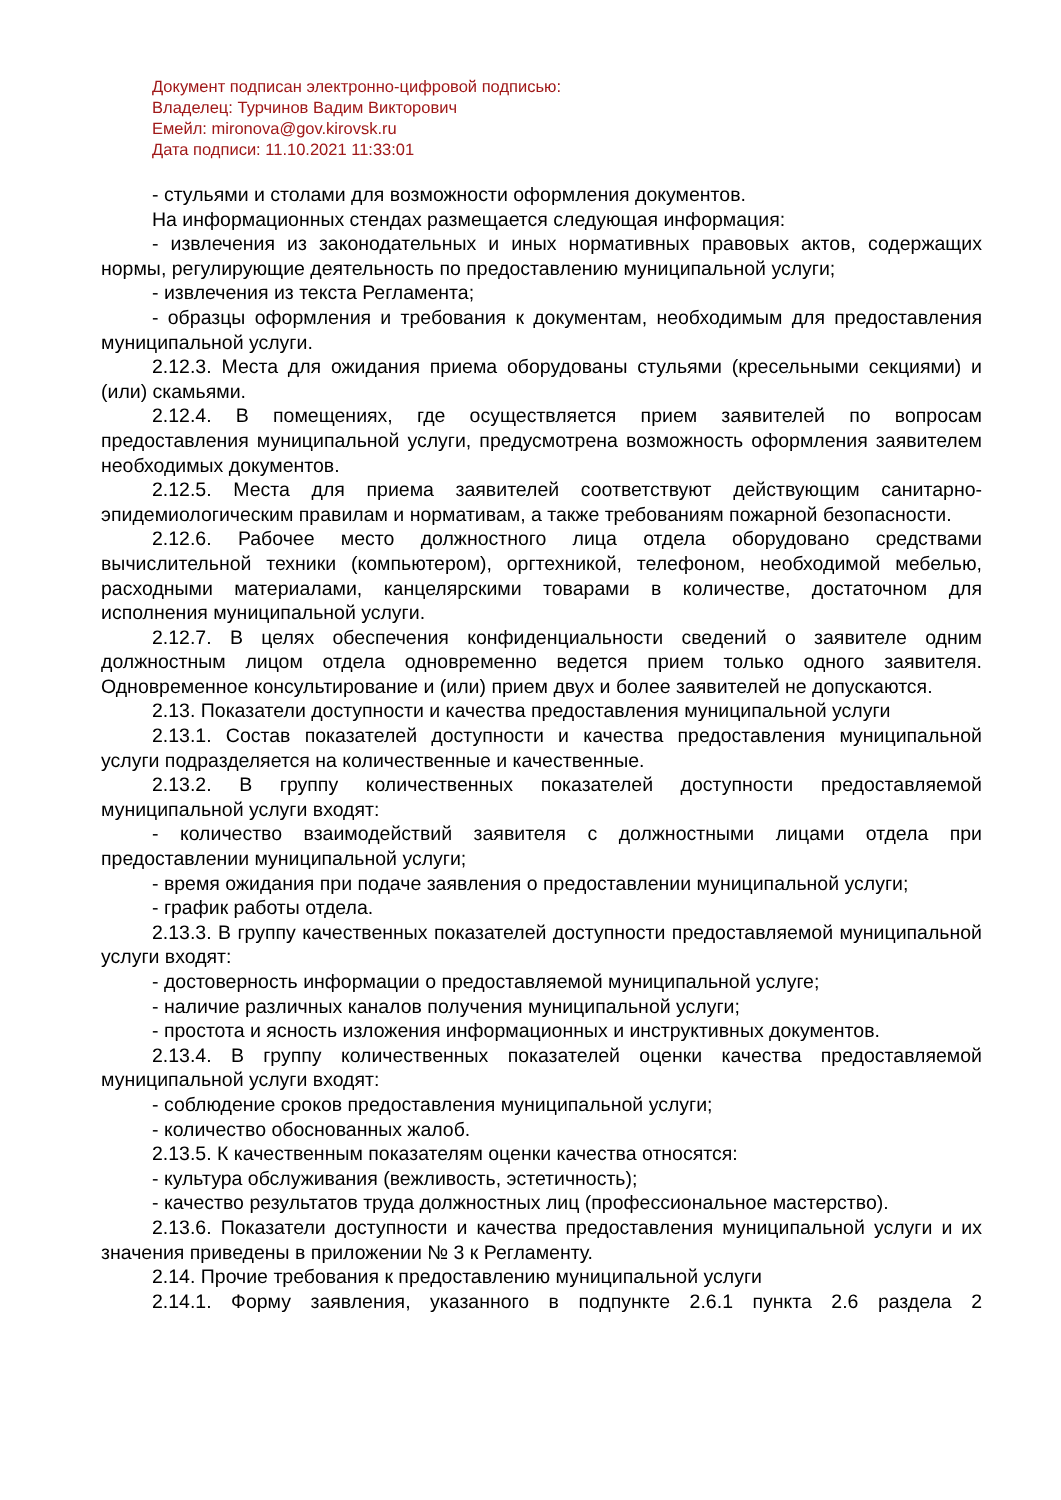Документ подписан электронно-цифровой подписью:
Владелец: Турчинов Вадим Викторович
Емейл: mironova@gov.kirovsk.ru
Дата подписи: 11.10.2021 11:33:01
- стульями и столами для возможности оформления документов.
На информационных стендах размещается следующая информация:
- извлечения из законодательных и иных нормативных правовых актов, содержащих нормы, регулирующие деятельность по предоставлению муниципальной услуги;
- извлечения из текста Регламента;
- образцы оформления и требования к документам, необходимым для предоставления муниципальной услуги.
2.12.3. Места для ожидания приема оборудованы стульями (кресельными секциями) и (или) скамьями.
2.12.4. В помещениях, где осуществляется прием заявителей по вопросам предоставления муниципальной услуги, предусмотрена возможность оформления заявителем необходимых документов.
2.12.5. Места для приема заявителей соответствуют действующим санитарно-эпидемиологическим правилам и нормативам, а также требованиям пожарной безопасности.
2.12.6. Рабочее место должностного лица отдела оборудовано средствами вычислительной техники (компьютером), оргтехникой, телефоном, необходимой мебелью, расходными материалами, канцелярскими товарами в количестве, достаточном для исполнения муниципальной услуги.
2.12.7. В целях обеспечения конфиденциальности сведений о заявителе одним должностным лицом отдела одновременно ведется прием только одного заявителя. Одновременное консультирование и (или) прием двух и более заявителей не допускаются.
2.13. Показатели доступности и качества предоставления муниципальной услуги
2.13.1. Состав показателей доступности и качества предоставления муниципальной услуги подразделяется на количественные и качественные.
2.13.2. В группу количественных показателей доступности предоставляемой муниципальной услуги входят:
- количество взаимодействий заявителя с должностными лицами отдела при предоставлении муниципальной услуги;
- время ожидания при подаче заявления о предоставлении муниципальной услуги;
- график работы отдела.
2.13.3. В группу качественных показателей доступности предоставляемой муниципальной услуги входят:
- достоверность информации о предоставляемой муниципальной услуге;
- наличие различных каналов получения муниципальной услуги;
- простота и ясность изложения информационных и инструктивных документов.
2.13.4. В группу количественных показателей оценки качества предоставляемой муниципальной услуги входят:
- соблюдение сроков предоставления муниципальной услуги;
- количество обоснованных жалоб.
2.13.5. К качественным показателям оценки качества относятся:
- культура обслуживания (вежливость, эстетичность);
- качество результатов труда должностных лиц (профессиональное мастерство).
2.13.6. Показатели доступности и качества предоставления муниципальной услуги и их значения приведены в приложении № 3 к Регламенту.
2.14. Прочие требования к предоставлению муниципальной услуги
2.14.1. Форму заявления, указанного в подпункте 2.6.1 пункта 2.6 раздела 2